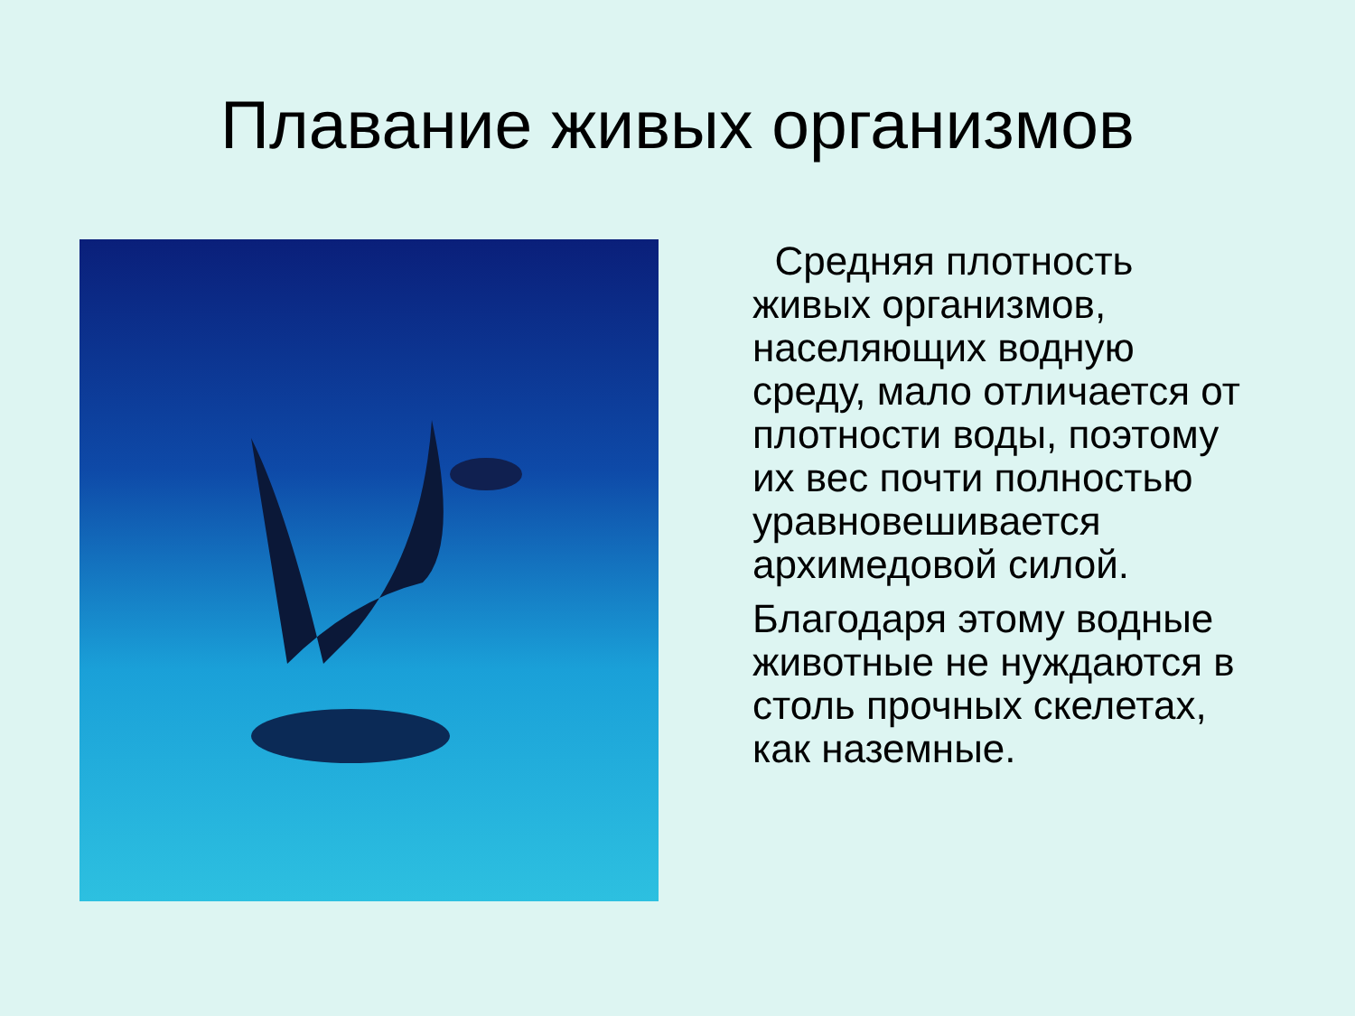Плавание живых организмов
Средняя плотность живых организмов, населяющих водную среду, мало отличается от плотности воды, поэтому их вес почти полностью уравновешивается архимедовой силой.
Благодаря этому водные животные не нуждаются в столь прочных скелетах, как наземные.